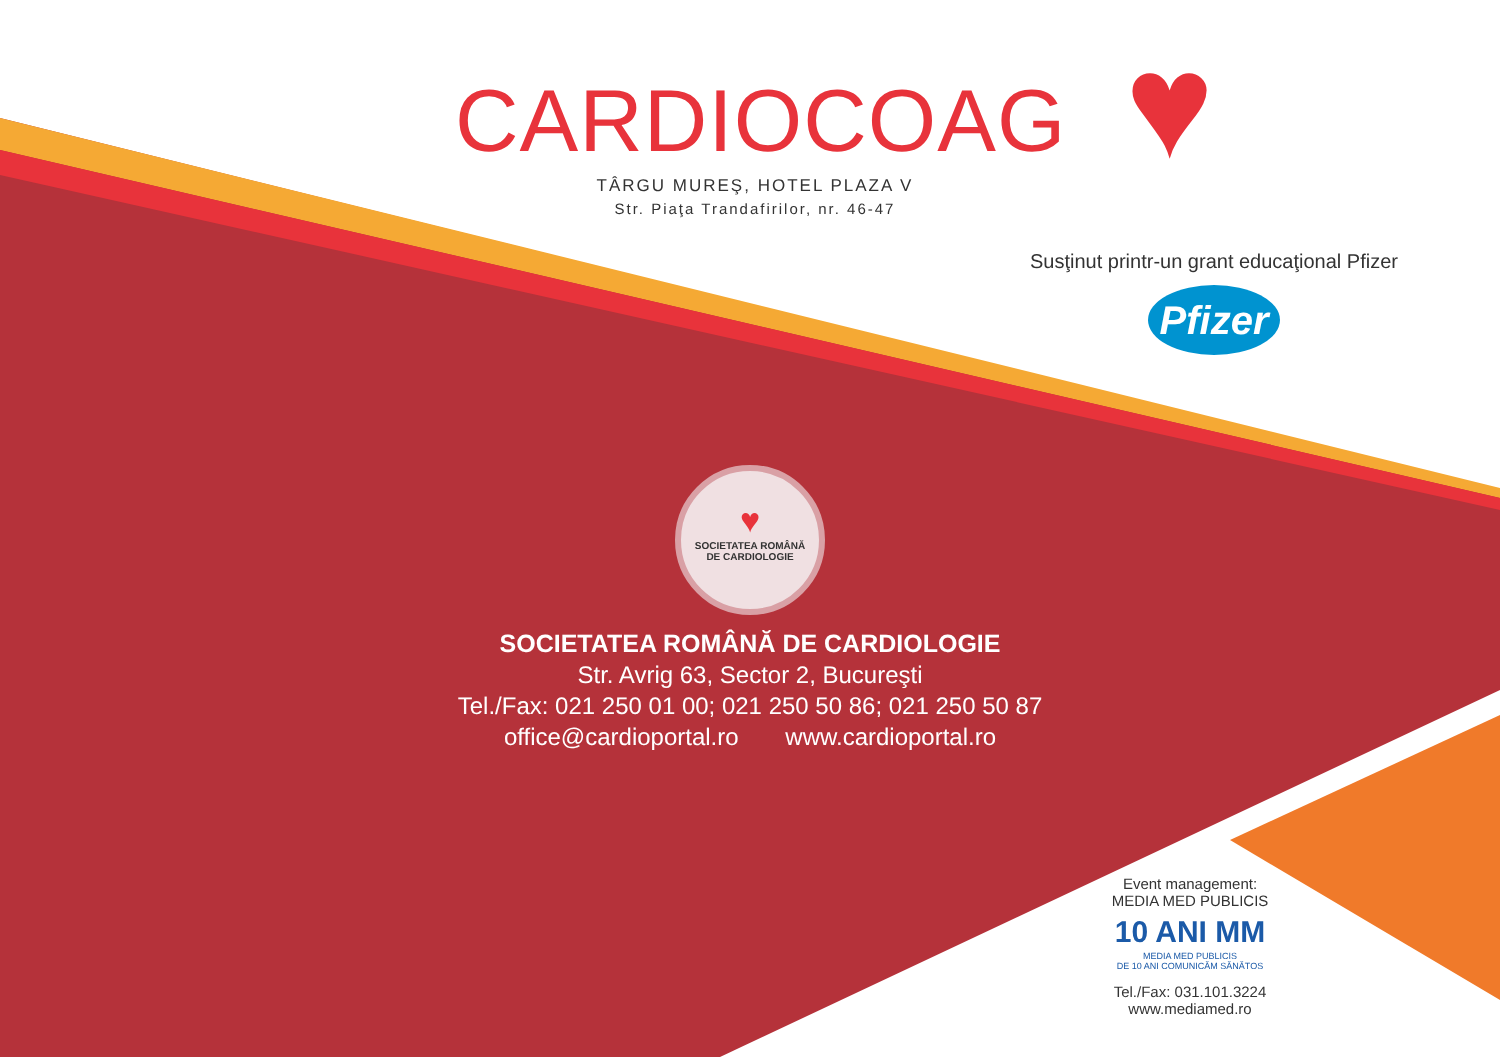CARDIOCOAG
TÂRGU MUREŞ, HOTEL PLAZA V
Str. Piaţa Trandafirilor, nr. 46-47
♥
Susţinut printr-un grant educaţional Pfizer
Pfizer
♥
SOCIETATEA ROMÂNĂ
DE CARDIOLOGIE
SOCIETATEA ROMÂNĂ DE CARDIOLOGIE
Str. Avrig 63, Sector 2, Bucureşti
Tel./Fax: 021 250 01 00; 021 250 50 86; 021 250 50 87
office@cardioportal.ro www.cardioportal.ro
Event management:
MEDIA MED PUBLICIS
10 ANI MM
MEDIA MED PUBLICIS
DE 10 ANI COMUNICĂM SĂNĂTOS
Tel./Fax: 031.101.3224
www.mediamed.ro